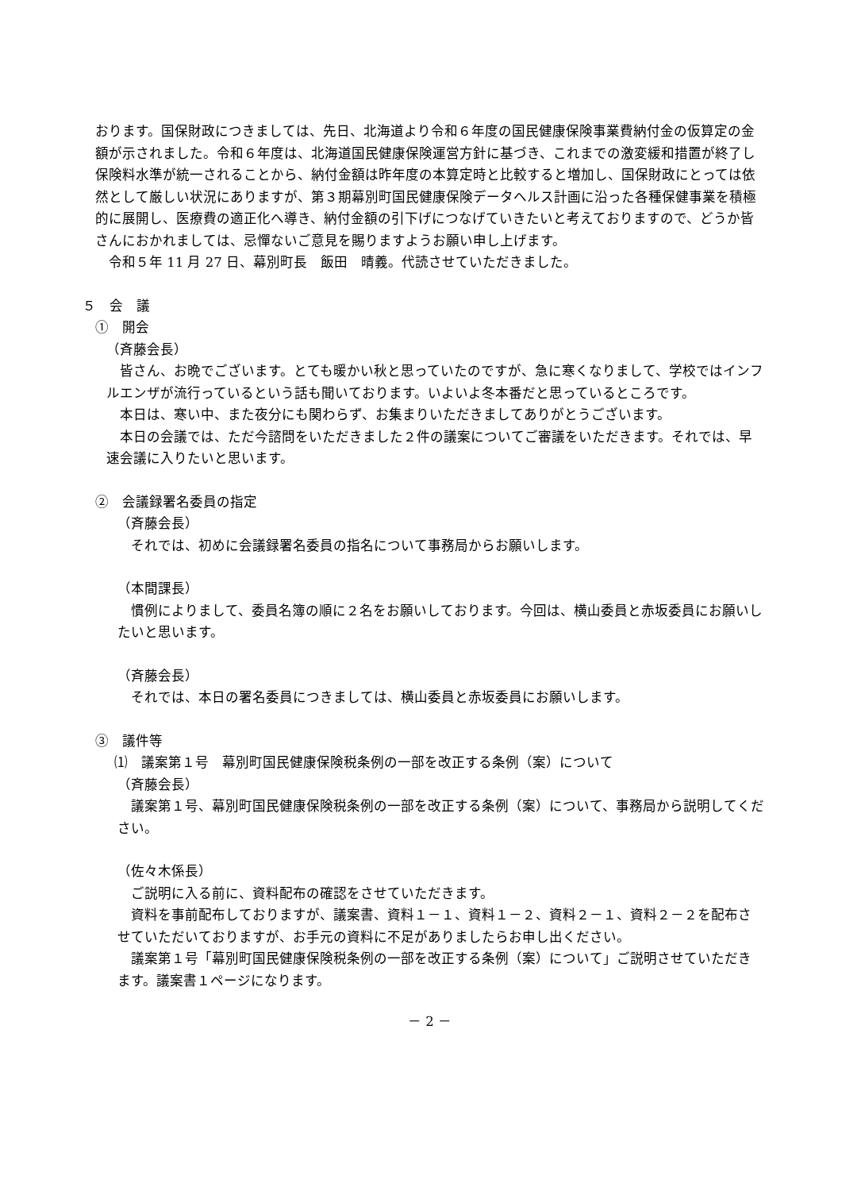おります。国保財政につきましては、先日、北海道より令和６年度の国民健康保険事業費納付金の仮算定の金額が示されました。令和６年度は、北海道国民健康保険運営方針に基づき、これまでの激変緩和措置が終了し保険料水準が統一されることから、納付金額は昨年度の本算定時と比較すると増加し、国保財政にとっては依然として厳しい状況にありますが、第３期幕別町国民健康保険データヘルス計画に沿った各種保健事業を積極的に展開し、医療費の適正化へ導き、納付金額の引下げにつなげていきたいと考えておりますので、どうか皆さんにおかれましては、忌憚ないご意見を賜りますようお願い申し上げます。
　令和５年 11 月 27 日、幕別町長　飯田　晴義。代読させていただきました。
５　会　議
①　開会
（斉藤会長）
　皆さん、お晩でございます。とても暖かい秋と思っていたのですが、急に寒くなりまして、学校ではインフルエンザが流行っているという話も聞いております。いよいよ冬本番だと思っているところです。
　本日は、寒い中、また夜分にも関わらず、お集まりいただきましてありがとうございます。
　本日の会議では、ただ今諮問をいただきました２件の議案についてご審議をいただきます。それでは、早速会議に入りたいと思います。
②　会議録署名委員の指定
（斉藤会長）
　それでは、初めに会議録署名委員の指名について事務局からお願いします。
（本間課長）
　慣例によりまして、委員名簿の順に２名をお願いしております。今回は、横山委員と赤坂委員にお願いしたいと思います。
（斉藤会長）
　それでは、本日の署名委員につきましては、横山委員と赤坂委員にお願いします。
③　議件等
⑴　議案第１号　幕別町国民健康保険税条例の一部を改正する条例（案）について
（斉藤会長）
　議案第１号、幕別町国民健康保険税条例の一部を改正する条例（案）について、事務局から説明してください。
（佐々木係長）
　ご説明に入る前に、資料配布の確認をさせていただきます。
　資料を事前配布しておりますが、議案書、資料１－１、資料１－２、資料２－１、資料２－２を配布させていただいておりますが、お手元の資料に不足がありましたらお申し出ください。
　議案第１号「幕別町国民健康保険税条例の一部を改正する条例（案）について」ご説明させていただきます。議案書１ページになります。
－ 2 －